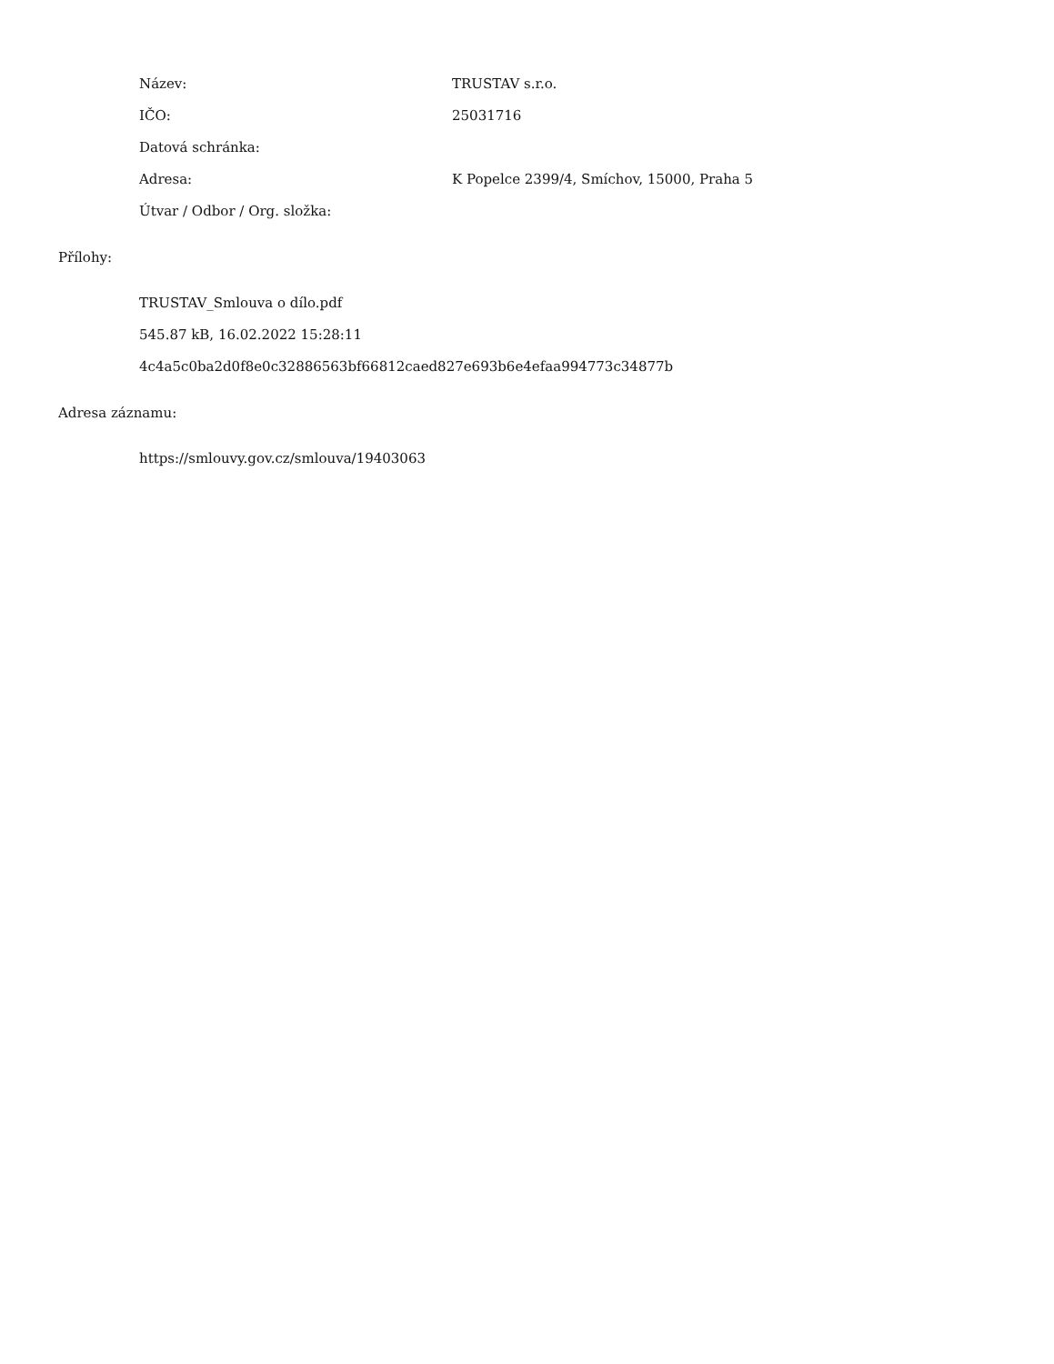Název: TRUSTAV s.r.o.
IČO: 25031716
Datová schránka:
Adresa:
K Popelce 2399/4, Smíchov, 15000, Praha 5
Útvar / Odbor / Org. složka:
Přílohy:
TRUSTAV_Smlouva o dílo.pdf
545.87 kB, 16.02.2022 15:28:11
4c4a5c0ba2d0f8e0c32886563bf66812caed827e693b6e4efaa994773c34877b
Adresa záznamu:
https://smlouvy.gov.cz/smlouva/19403063